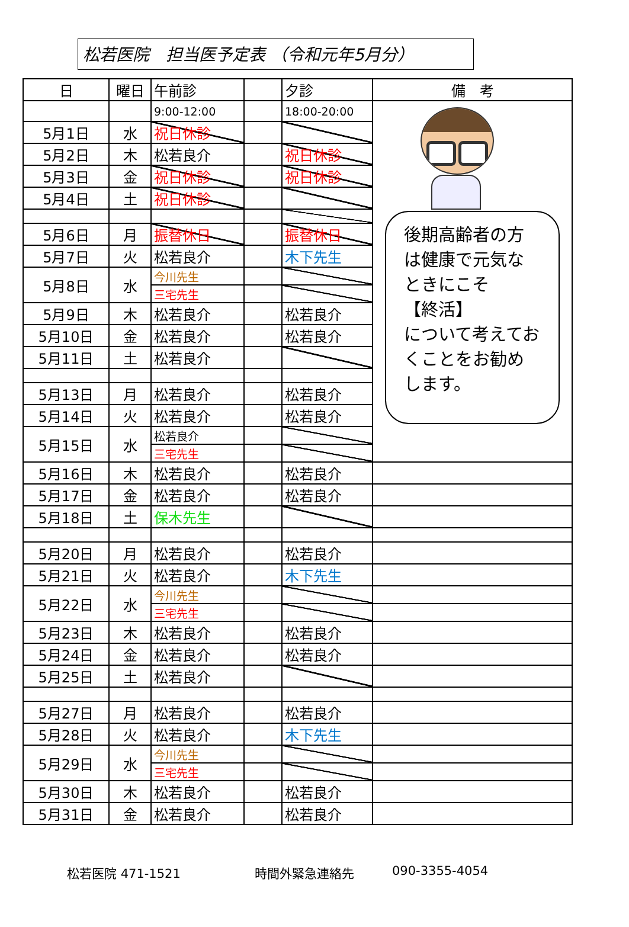松若医院　担当医予定表 （令和元年5月分）
| 日 | 曜日 | 午前診 | | 夕診 | 備 考 |
| --- | --- | --- | --- | --- | --- |
| | | 9:00-12:00 | | 18:00-20:00 | 後期高齢者の方は健康で元気なときにこそ 【終活】 について考えておくことをお勧めします。 |
| 5月1日 | 水 | 祝日休診 | | | |
| 5月2日 | 木 | 松若良介 | | 祝日休診 | |
| 5月3日 | 金 | 祝日休診 | | 祝日休診 | |
| 5月4日 | 土 | 祝日休診 | | | |
| 5月6日 | 月 | 振替休日 | | 振替休日 | |
| 5月7日 | 火 | 松若良介 | | 木下先生 | |
| 5月8日 | 水 | 今川先生 | | | |
| | | 三宅先生 | | | |
| 5月9日 | 木 | 松若良介 | | 松若良介 | |
| 5月10日 | 金 | 松若良介 | | 松若良介 | |
| 5月11日 | 土 | 松若良介 | | | |
| 5月13日 | 月 | 松若良介 | | 松若良介 | |
| 5月14日 | 火 | 松若良介 | | 松若良介 | |
| 5月15日 | 水 | 松若良介 | | | |
| | | 三宅先生 | | | |
| 5月16日 | 木 | 松若良介 | | 松若良介 | |
| 5月17日 | 金 | 松若良介 | | 松若良介 | |
| 5月18日 | 土 | 保木先生 | | | |
| 5月20日 | 月 | 松若良介 | | 松若良介 | |
| 5月21日 | 火 | 松若良介 | | 木下先生 | |
| 5月22日 | 水 | 今川先生 | | | |
| | | 三宅先生 | | | |
| 5月23日 | 木 | 松若良介 | | 松若良介 | |
| 5月24日 | 金 | 松若良介 | | 松若良介 | |
| 5月25日 | 土 | 松若良介 | | | |
| 5月27日 | 月 | 松若良介 | | 松若良介 | |
| 5月28日 | 火 | 松若良介 | | 木下先生 | |
| 5月29日 | 水 | 今川先生 | | | |
| | | 三宅先生 | | | |
| 5月30日 | 木 | 松若良介 | | 松若良介 | |
| 5月31日 | 金 | 松若良介 | | 松若良介 | |
松若医院 471-1521 時間外緊急連絡先 090-3355-4054